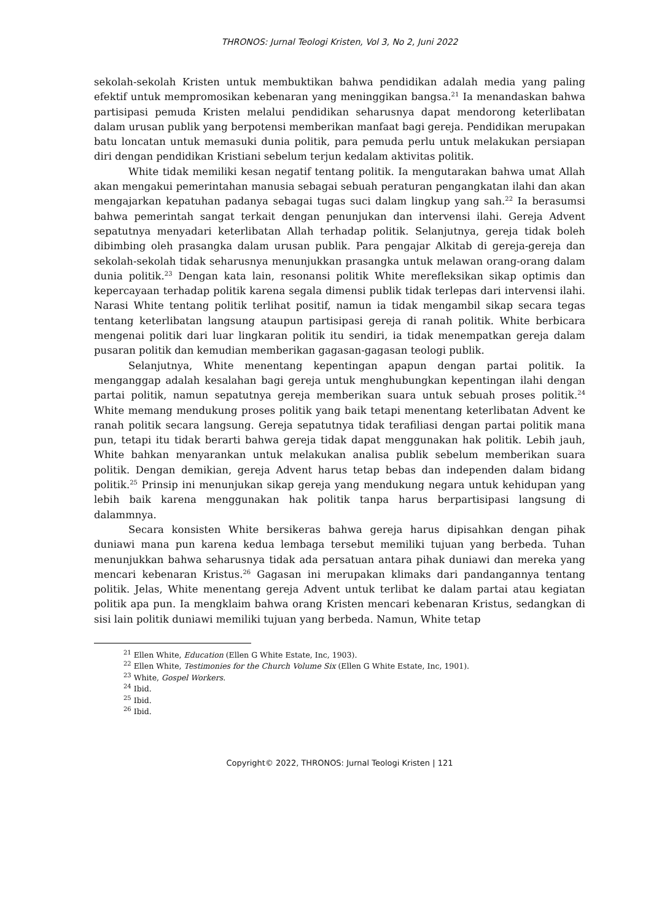THRONOS: Jurnal Teologi Kristen, Vol 3, No 2, Juni 2022
sekolah-sekolah Kristen untuk membuktikan bahwa pendidikan adalah media yang paling efektif untuk mempromosikan kebenaran yang meninggikan bangsa.<sup>21</sup> Ia menandaskan bahwa partisipasi pemuda Kristen melalui pendidikan seharusnya dapat mendorong keterlibatan dalam urusan publik yang berpotensi memberikan manfaat bagi gereja. Pendidikan merupakan batu loncatan untuk memasuki dunia politik, para pemuda perlu untuk melakukan persiapan diri dengan pendidikan Kristiani sebelum terjun kedalam aktivitas politik.
White tidak memiliki kesan negatif tentang politik. Ia mengutarakan bahwa umat Allah akan mengakui pemerintahan manusia sebagai sebuah peraturan pengangkatan ilahi dan akan mengajarkan kepatuhan padanya sebagai tugas suci dalam lingkup yang sah.<sup>22</sup> Ia berasumsi bahwa pemerintah sangat terkait dengan penunjukan dan intervensi ilahi. Gereja Advent sepatutnya menyadari keterlibatan Allah terhadap politik. Selanjutnya, gereja tidak boleh dibimbing oleh prasangka dalam urusan publik. Para pengajar Alkitab di gereja-gereja dan sekolah-sekolah tidak seharusnya menunjukkan prasangka untuk melawan orang-orang dalam dunia politik.<sup>23</sup> Dengan kata lain, resonansi politik White merefleksikan sikap optimis dan kepercayaan terhadap politik karena segala dimensi publik tidak terlepas dari intervensi ilahi. Narasi White tentang politik terlihat positif, namun ia tidak mengambil sikap secara tegas tentang keterlibatan langsung ataupun partisipasi gereja di ranah politik. White berbicara mengenai politik dari luar lingkaran politik itu sendiri, ia tidak menempatkan gereja dalam pusaran politik dan kemudian memberikan gagasan-gagasan teologi publik.
Selanjutnya, White menentang kepentingan apapun dengan partai politik. Ia menganggap adalah kesalahan bagi gereja untuk menghubungkan kepentingan ilahi dengan partai politik, namun sepatutnya gereja memberikan suara untuk sebuah proses politik.<sup>24</sup> White memang mendukung proses politik yang baik tetapi menentang keterlibatan Advent ke ranah politik secara langsung. Gereja sepatutnya tidak terafiliasi dengan partai politik mana pun, tetapi itu tidak berarti bahwa gereja tidak dapat menggunakan hak politik. Lebih jauh, White bahkan menyarankan untuk melakukan analisa publik sebelum memberikan suara politik. Dengan demikian, gereja Advent harus tetap bebas dan independen dalam bidang politik.<sup>25</sup> Prinsip ini menunjukan sikap gereja yang mendukung negara untuk kehidupan yang lebih baik karena menggunakan hak politik tanpa harus berpartisipasi langsung di dalammnya.
Secara konsisten White bersikeras bahwa gereja harus dipisahkan dengan pihak duniawi mana pun karena kedua lembaga tersebut memiliki tujuan yang berbeda. Tuhan menunjukkan bahwa seharusnya tidak ada persatuan antara pihak duniawi dan mereka yang mencari kebenaran Kristus.<sup>26</sup> Gagasan ini merupakan klimaks dari pandangannya tentang politik. Jelas, White menentang gereja Advent untuk terlibat ke dalam partai atau kegiatan politik apa pun. Ia mengklaim bahwa orang Kristen mencari kebenaran Kristus, sedangkan di sisi lain politik duniawi memiliki tujuan yang berbeda. Namun, White tetap
<sup>21</sup> Ellen White, Education (Ellen G White Estate, Inc, 1903).
<sup>22</sup> Ellen White, Testimonies for the Church Volume Six (Ellen G White Estate, Inc, 1901).
<sup>23</sup> White, Gospel Workers.
<sup>24</sup> Ibid.
<sup>25</sup> Ibid.
<sup>26</sup> Ibid.
Copyright© 2022, THRONOS: Jurnal Teologi Kristen | 121